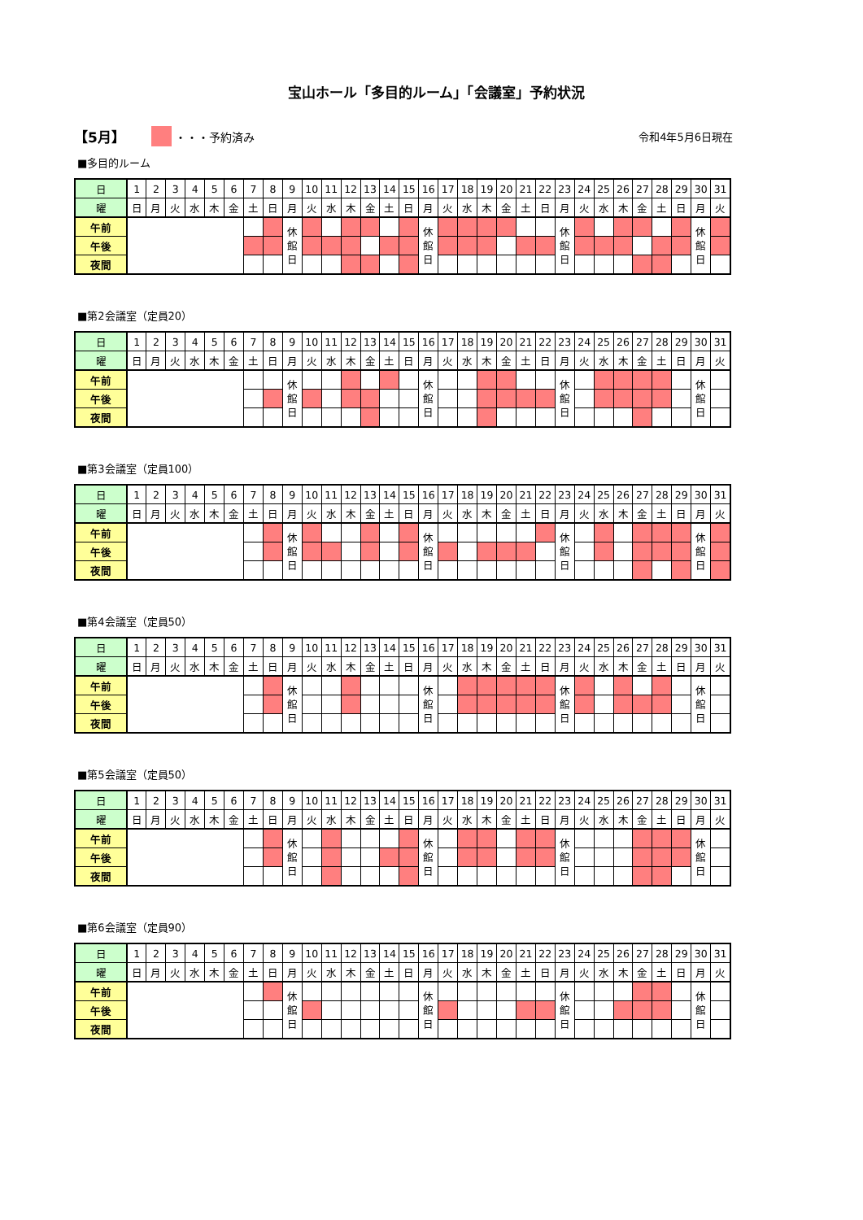宝山ホール「多目的ルーム」「会議室」予約状況
【5月】 ・・・予約済み 令和4年5月6日現在
■多目的ルーム
| 日 | 1 | 2 | 3 | 4 | 5 | 6 | 7 | 8 | 9 | 10 | 11 | 12 | 13 | 14 | 15 | 16 | 17 | 18 | 19 | 20 | 21 | 22 | 23 | 24 | 25 | 26 | 27 | 28 | 29 | 30 | 31 |
| 曜 | 日 | 月 | 火 | 水 | 木 | 金 | 土 | 日 | 月 | 火 | 水 | 木 | 金 | 土 | 日 | 月 | 火 | 水 | 木 | 金 | 土 | 日 | 月 | 火 | 水 | 木 | 金 | 土 | 日 | 月 | 火 |
| 午前 | | | | | | | | | 休 館 日 | | | | | | | 休 館 日 | | | | | | | 休 館 日 | | | | | | | 休 館 日 | |
| 午後 | | | | | | | | | | | | | | | | | | | | | | | | | | | | | | | |
| 夜間 | | | | | | | | | | | | | | | | | | | | | | | | | | | | | | | |
■第2会議室（定員20）
| 日 | 1 | 2 | 3 | 4 | 5 | 6 | 7 | 8 | 9 | 10 | 11 | 12 | 13 | 14 | 15 | 16 | 17 | 18 | 19 | 20 | 21 | 22 | 23 | 24 | 25 | 26 | 27 | 28 | 29 | 30 | 31 |
| 曜 | 日 | 月 | 火 | 水 | 木 | 金 | 土 | 日 | 月 | 火 | 水 | 木 | 金 | 土 | 日 | 月 | 火 | 水 | 木 | 金 | 土 | 日 | 月 | 火 | 水 | 木 | 金 | 土 | 日 | 月 | 火 |
| 午前 | | | | | | | | | 休 館 日 | | | | | | | 休 館 日 | | | | | | | 休 館 日 | | | | | | | 休 館 日 | |
| 午後 | | | | | | | | | | | | | | | | | | | | | | | | | | | | | | | |
| 夜間 | | | | | | | | | | | | | | | | | | | | | | | | | | | | | | | |
■第3会議室（定員100）
| 日 | 1 | 2 | 3 | 4 | 5 | 6 | 7 | 8 | 9 | 10 | 11 | 12 | 13 | 14 | 15 | 16 | 17 | 18 | 19 | 20 | 21 | 22 | 23 | 24 | 25 | 26 | 27 | 28 | 29 | 30 | 31 |
| 曜 | 日 | 月 | 火 | 水 | 木 | 金 | 土 | 日 | 月 | 火 | 水 | 木 | 金 | 土 | 日 | 月 | 火 | 水 | 木 | 金 | 土 | 日 | 月 | 火 | 水 | 木 | 金 | 土 | 日 | 月 | 火 |
| 午前 | | | | | | | | | 休 館 日 | | | | | | | 休 館 日 | | | | | | | 休 館 日 | | | | | | | 休 館 日 | |
| 午後 | | | | | | | | | | | | | | | | | | | | | | | | | | | | | | | |
| 夜間 | | | | | | | | | | | | | | | | | | | | | | | | | | | | | | | |
■第4会議室（定員50）
| 日 | 1 | 2 | 3 | 4 | 5 | 6 | 7 | 8 | 9 | 10 | 11 | 12 | 13 | 14 | 15 | 16 | 17 | 18 | 19 | 20 | 21 | 22 | 23 | 24 | 25 | 26 | 27 | 28 | 29 | 30 | 31 |
| 曜 | 日 | 月 | 火 | 水 | 木 | 金 | 土 | 日 | 月 | 火 | 水 | 木 | 金 | 土 | 日 | 月 | 火 | 水 | 木 | 金 | 土 | 日 | 月 | 火 | 水 | 木 | 金 | 土 | 日 | 月 | 火 |
| 午前 | | | | | | | | | 休 館 日 | | | | | | | 休 館 日 | | | | | | | 休 館 日 | | | | | | | 休 館 日 | |
| 午後 | | | | | | | | | | | | | | | | | | | | | | | | | | | | | | | |
| 夜間 | | | | | | | | | | | | | | | | | | | | | | | | | | | | | | | |
■第5会議室（定員50）
| 日 | 1 | 2 | 3 | 4 | 5 | 6 | 7 | 8 | 9 | 10 | 11 | 12 | 13 | 14 | 15 | 16 | 17 | 18 | 19 | 20 | 21 | 22 | 23 | 24 | 25 | 26 | 27 | 28 | 29 | 30 | 31 |
| 曜 | 日 | 月 | 火 | 水 | 木 | 金 | 土 | 日 | 月 | 火 | 水 | 木 | 金 | 土 | 日 | 月 | 火 | 水 | 木 | 金 | 土 | 日 | 月 | 火 | 水 | 木 | 金 | 土 | 日 | 月 | 火 |
| 午前 | | | | | | | | | 休 館 日 | | | | | | | 休 館 日 | | | | | | | 休 館 日 | | | | | | | 休 館 日 | |
| 午後 | | | | | | | | | | | | | | | | | | | | | | | | | | | | | | | |
| 夜間 | | | | | | | | | | | | | | | | | | | | | | | | | | | | | | | |
■第6会議室（定員90）
| 日 | 1 | 2 | 3 | 4 | 5 | 6 | 7 | 8 | 9 | 10 | 11 | 12 | 13 | 14 | 15 | 16 | 17 | 18 | 19 | 20 | 21 | 22 | 23 | 24 | 25 | 26 | 27 | 28 | 29 | 30 | 31 |
| 曜 | 日 | 月 | 火 | 水 | 木 | 金 | 土 | 日 | 月 | 火 | 水 | 木 | 金 | 土 | 日 | 月 | 火 | 水 | 木 | 金 | 土 | 日 | 月 | 火 | 水 | 木 | 金 | 土 | 日 | 月 | 火 |
| 午前 | | | | | | | | | 休 館 日 | | | | | | | 休 館 日 | | | | | | | 休 館 日 | | | | | | | 休 館 日 | |
| 午後 | | | | | | | | | | | | | | | | | | | | | | | | | | | | | | | |
| 夜間 | | | | | | | | | | | | | | | | | | | | | | | | | | | | | | | |